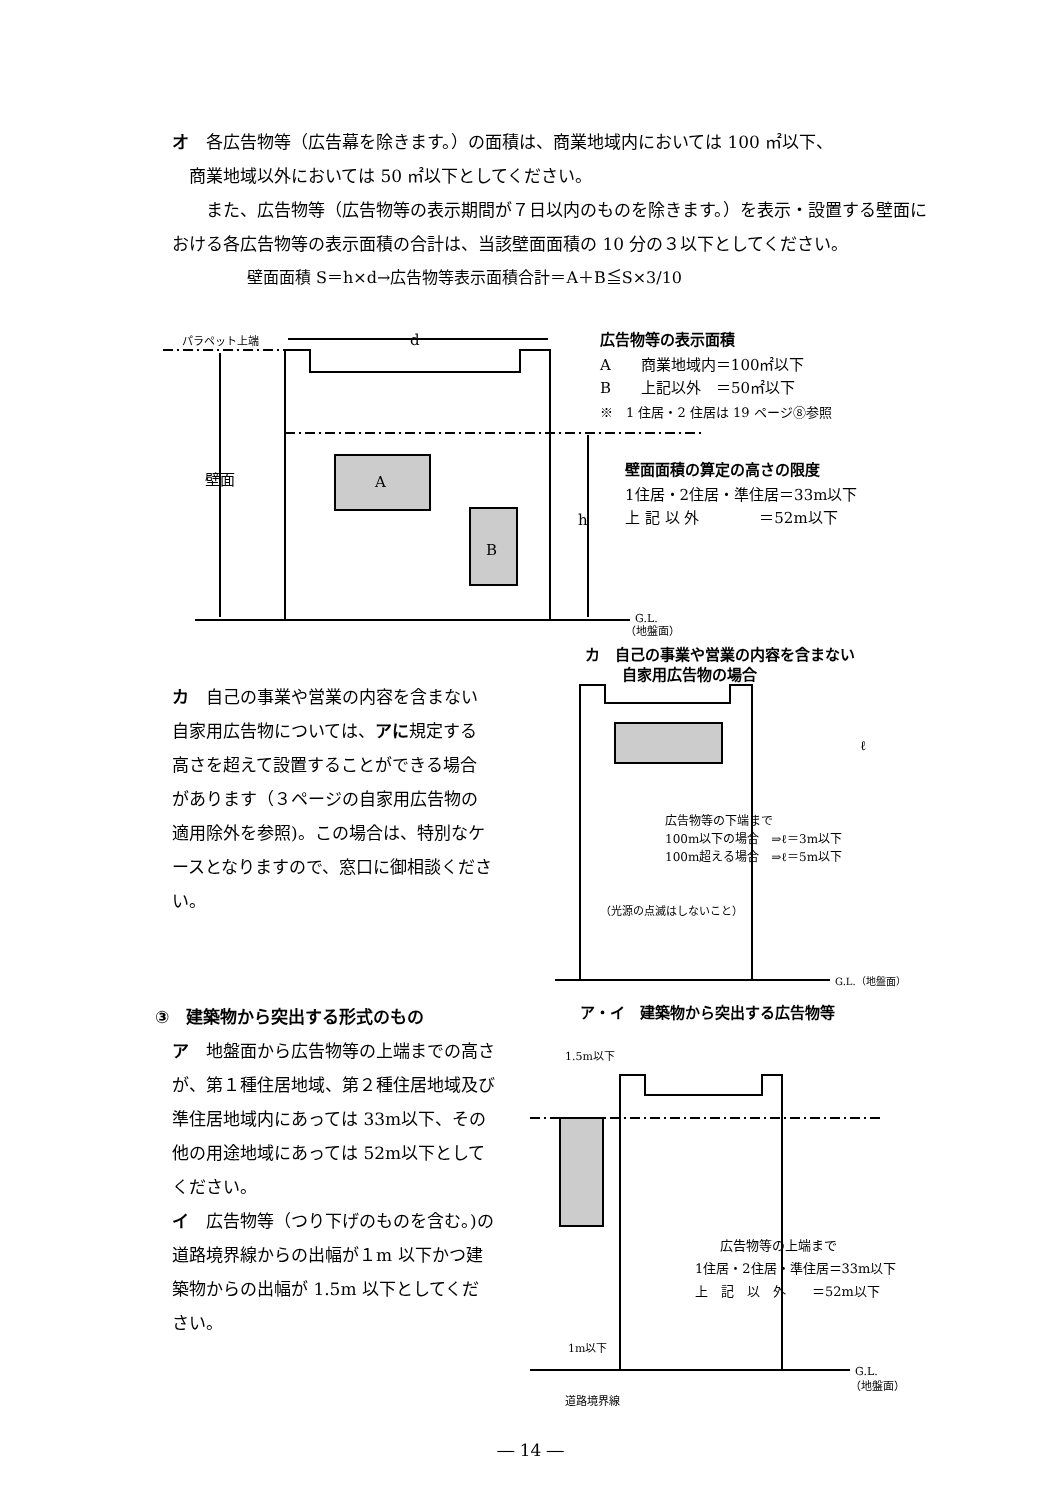オ　各広告物等（広告幕を除きます。）の面積は、商業地域内においては 100 ㎡以下、
　商業地域以外においては 50 ㎡以下としてください。
　　また、広告物等（広告物等の表示期間が７日以内のものを除きます。）を表示・設置する壁面における各広告物等の表示面積の合計は、当該壁面面積の 10 分の３以下としてください。
壁面面積 S＝h×d→広告物等表示面積合計＝A＋B≦S×3/10
パラペット上端
壁面
h
d
A
B
G.L.
（地盤面）
広告物等の表示面積
A　　商業地域内＝100㎡以下
B　　上記以外　＝50㎡以下
※　1 住居・2 住居は 19 ページ⑧参照
壁面面積の算定の高さの限度
1住居・2住居・準住居＝33m以下
上 記 以 外　　　　＝52m以下
カ　自己の事業や営業の内容を含まない自家用広告物については、アに規定する高さを超えて設置することができる場合があります（３ページの自家用広告物の適用除外を参照)。この場合は、特別なケースとなりますので、窓口に御相談ください。
カ　自己の事業や営業の内容を含まない
自家用広告物の場合
ℓ
広告物等の下端まで
100m以下の場合　⇒ℓ＝3m以下
100m超える場合　⇒ℓ＝5m以下
（光源の点滅はしないこと）
G.L.（地盤面）
③　建築物から突出する形式のもの
ア　地盤面から広告物等の上端までの高さが、第１種住居地域、第２種住居地域及び準住居地域内にあっては 33m以下、その他の用途地域にあっては 52m以下としてください。
イ　広告物等（つり下げのものを含む。)の道路境界線からの出幅が１m 以下かつ建築物からの出幅が 1.5m 以下としてください。
ア・イ　建築物から突出する広告物等
1.5m以下
広告物等の上端まで
1住居・2住居・準住居＝33m以下
上　記　以　外　　＝52m以下
1m以下
G.L.
（地盤面）
道路境界線
― 14 ―